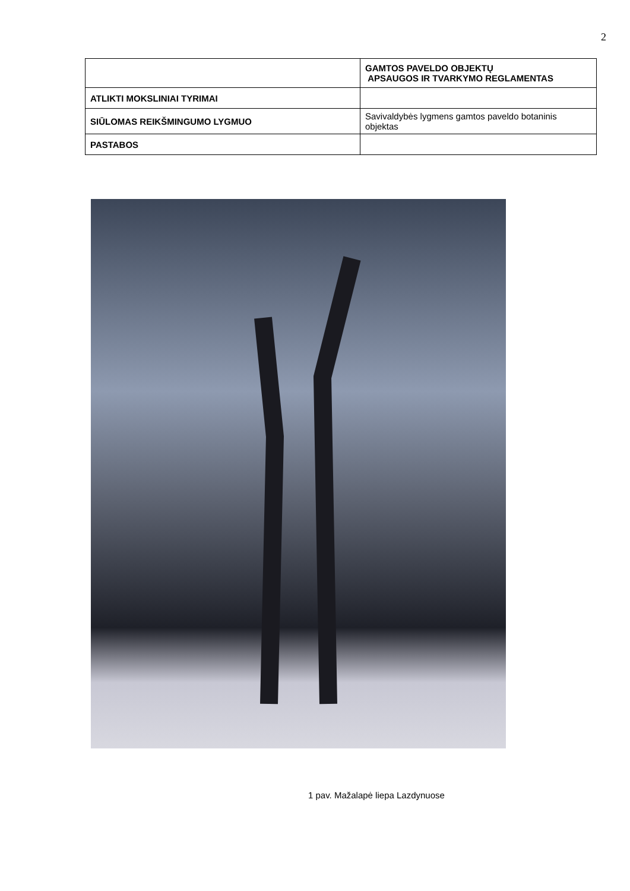2
| | GAMTOS PAVELDO OBJEKTŲ APSAUGOS IR TVARKYMO REGLAMENTAS |
| ATLIKTI MOKSLINIAI TYRIMAI | |
| SIŪLOMAS REIKŠMINGUMO LYGMUO | Savivaldybės lygmens gamtos paveldo botaninis objektas |
| PASTABOS | |
1 pav. Mažalapė liepa Lazdynuose